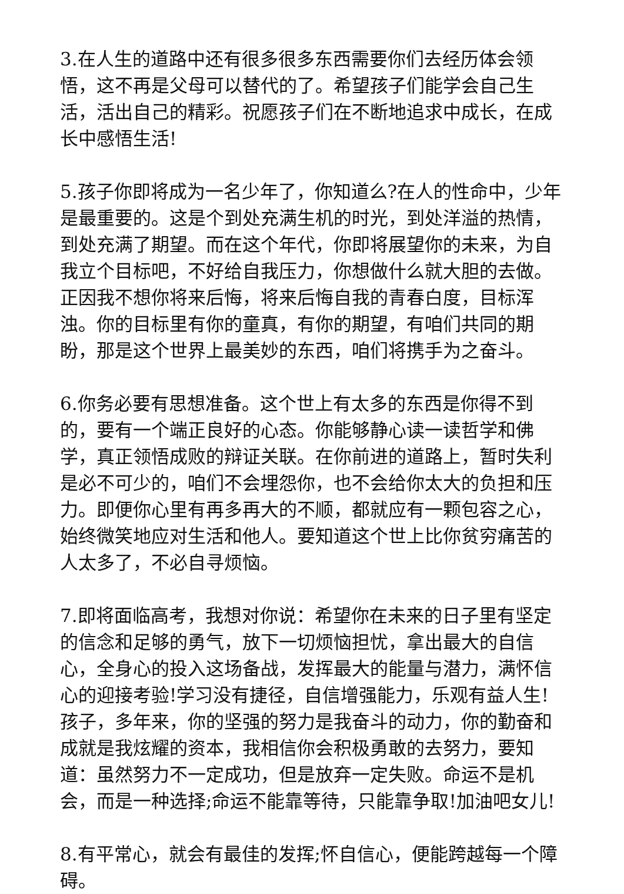3.在人生的道路中还有很多很多东西需要你们去经历体会领悟，这不再是父母可以替代的了。希望孩子们能学会自己生活，活出自己的精彩。祝愿孩子们在不断地追求中成长，在成长中感悟生活!
5.孩子你即将成为一名少年了，你知道么?在人的性命中，少年是最重要的。这是个到处充满生机的时光，到处洋溢的热情，到处充满了期望。而在这个年代，你即将展望你的未来，为自我立个目标吧，不好给自我压力，你想做什么就大胆的去做。正因我不想你将来后悔，将来后悔自我的青春白度，目标浑浊。你的目标里有你的童真，有你的期望，有咱们共同的期盼，那是这个世界上最美妙的东西，咱们将携手为之奋斗。
6.你务必要有思想准备。这个世上有太多的东西是你得不到的，要有一个端正良好的心态。你能够静心读一读哲学和佛学，真正领悟成败的辩证关联。在你前进的道路上，暂时失利是必不可少的，咱们不会埋怨你，也不会给你太大的负担和压力。即便你心里有再多再大的不顺，都就应有一颗包容之心，始终微笑地应对生活和他人。要知道这个世上比你贫穷痛苦的人太多了，不必自寻烦恼。
7.即将面临高考，我想对你说：希望你在未来的日子里有坚定的信念和足够的勇气，放下一切烦恼担忧，拿出最大的自信心，全身心的投入这场备战，发挥最大的能量与潜力，满怀信心的迎接考验!学习没有捷径，自信增强能力，乐观有益人生!孩子，多年来，你的坚强的努力是我奋斗的动力，你的勤奋和成就是我炫耀的资本，我相信你会积极勇敢的去努力，要知道：虽然努力不一定成功，但是放弃一定失败。命运不是机会，而是一种选择;命运不能靠等待，只能靠争取!加油吧女儿!
8.有平常心，就会有最佳的发挥;怀自信心，便能跨越每一个障碍。